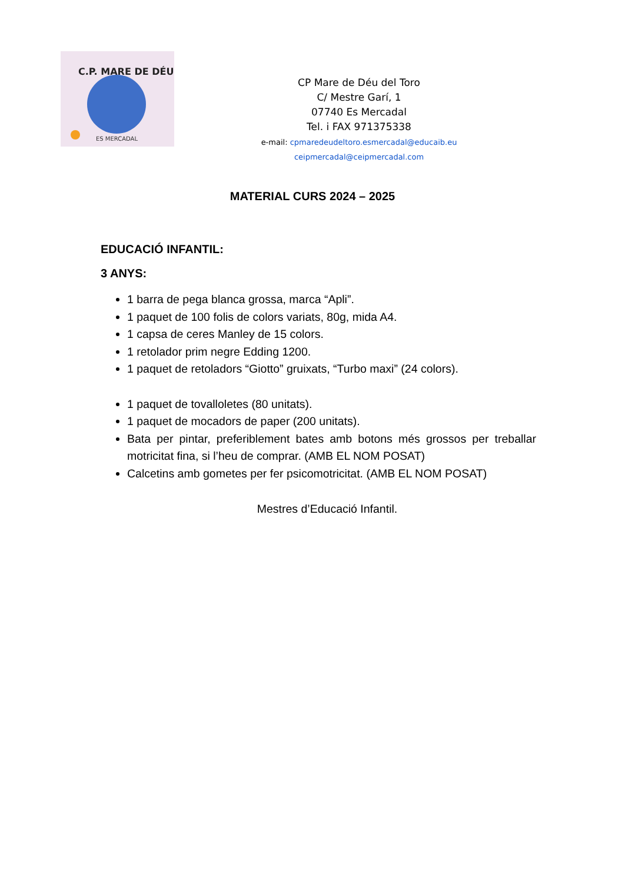C.P. MARE DE DÉU
ES MERCADAL
CP Mare de Déu del Toro
C/ Mestre Garí, 1
07740 Es Mercadal
Tel. i FAX 971375338
e-mail: cpmaredeudeltoro.esmercadal@educaib.eu
ceipmercadal@ceipmercadal.com
MATERIAL CURS 2024 – 2025
EDUCACIÓ INFANTIL:
3 ANYS:
1 barra de pega blanca grossa, marca “Apli”.
1 paquet de 100 folis de colors variats, 80g, mida A4.
1 capsa de ceres Manley de 15 colors.
1 retolador prim negre Edding 1200.
1 paquet de retoladors “Giotto” gruixats, “Turbo maxi” (24 colors).
1 paquet de tovalloletes (80 unitats).
1 paquet de mocadors de paper (200 unitats).
Bata per pintar, preferiblement bates amb botons més grossos per treballar motricitat fina, si l’heu de comprar. (AMB EL NOM POSAT)
Calcetins amb gometes per fer psicomotricitat. (AMB EL NOM POSAT)
Mestres d’Educació Infantil.